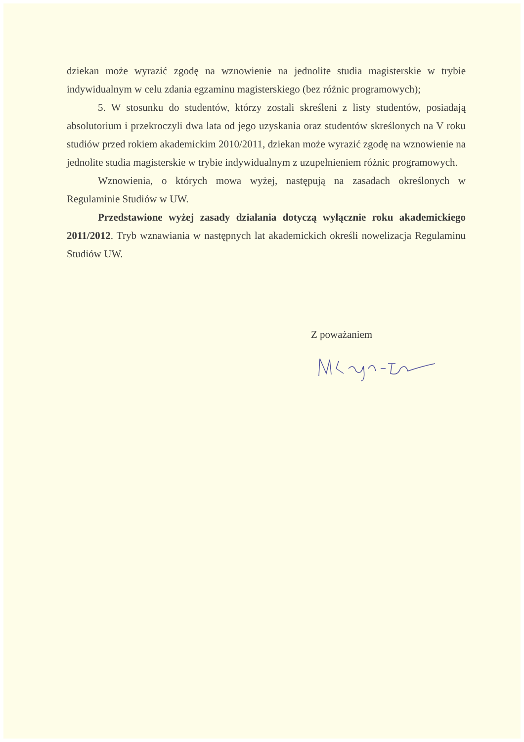dziekan może wyrazić zgodę na wznowienie na jednolite studia magisterskie w trybie indywidualnym w celu zdania egzaminu magisterskiego (bez różnic programowych);
5. W stosunku do studentów, którzy zostali skreśleni z listy studentów, posiadają absolutorium i przekroczyli dwa lata od jego uzyskania oraz studentów skreślonych na V roku studiów przed rokiem akademickim 2010/2011, dziekan może wyrazić zgodę na wznowienie na jednolite studia magisterskie w trybie indywidualnym z uzupełnieniem różnic programowych.
Wznowienia, o których mowa wyżej, następują na zasadach określonych w Regulaminie Studiów w UW.
Przedstawione wyżej zasady działania dotyczą wyłącznie roku akademickiego 2011/2012. Tryb wznawiania w następnych lat akademickich określi nowelizacja Regulaminu Studiów UW.
Z poważaniem